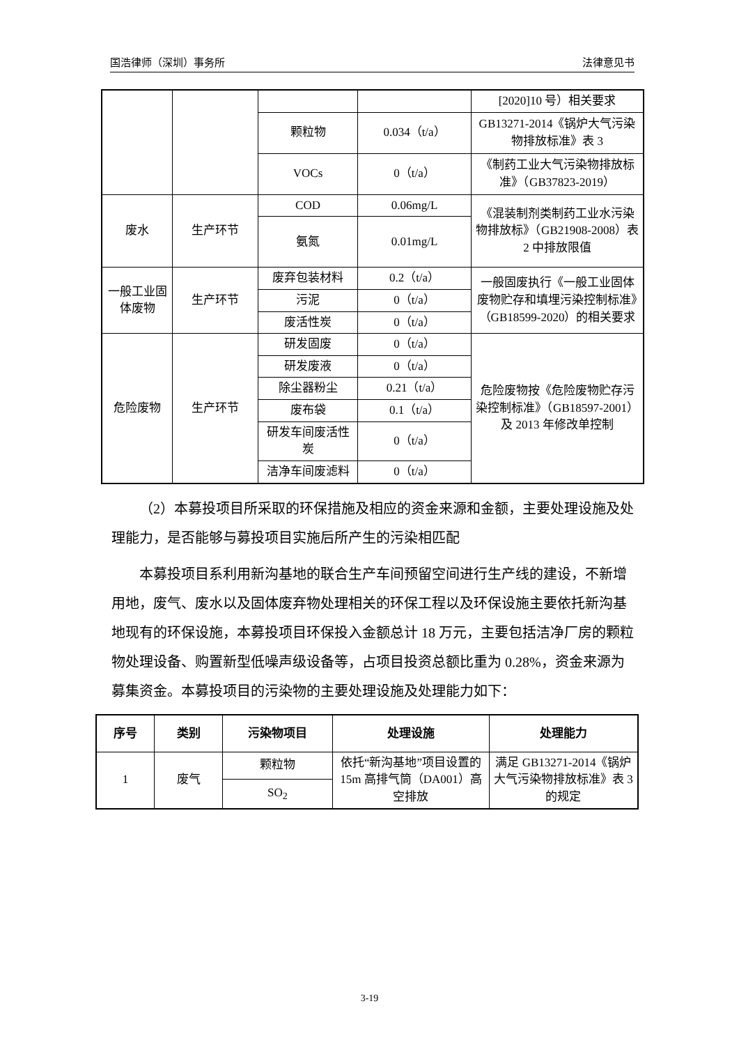国浩律师（深圳）事务所 法律意见书
| | | | | [2020]10 号）相关要求 |
| | | 颗粒物 | 0.034（t/a） | GB13271-2014《锅炉大气污染物排放标准》表 3 |
| | | VOCs | 0（t/a） | 《制药工业大气污染物排放标准》（GB37823-2019） |
| 废水 | 生产环节 | COD | 0.06mg/L | 《混装制剂类制药工业水污染物排放标》（GB21908-2008）表 2 中排放限值 |
| | | 氨氮 | 0.01mg/L | |
| 一般工业固体废物 | 生产环节 | 废弃包装材料 | 0.2（t/a） | 一般固废执行《一般工业固体废物贮存和填埋污染控制标准》（GB18599-2020）的相关要求 |
| | | 污泥 | 0（t/a） | |
| | | 废活性炭 | 0（t/a） | |
| 危险废物 | 生产环节 | 研发固废 | 0（t/a） | 危险废物按《危险废物贮存污染控制标准》（GB18597-2001）及 2013 年修改单控制 |
| | | 研发废液 | 0（t/a） | |
| | | 除尘器粉尘 | 0.21（t/a） | |
| | | 废布袋 | 0.1（t/a） | |
| | | 研发车间废活性炭 | 0（t/a） | |
| | | 洁净车间废滤料 | 0（t/a） | |
（2）本募投项目所采取的环保措施及相应的资金来源和金额，主要处理设施及处理能力，是否能够与募投项目实施后所产生的污染相匹配
本募投项目系利用新沟基地的联合生产车间预留空间进行生产线的建设，不新增用地，废气、废水以及固体废弃物处理相关的环保工程以及环保设施主要依托新沟基地现有的环保设施，本募投项目环保投入金额总计 18 万元，主要包括洁净厂房的颗粒物处理设备、购置新型低噪声级设备等，占项目投资总额比重为 0.28%，资金来源为募集资金。本募投项目的污染物的主要处理设施及处理能力如下：
| 序号 | 类别 | 污染物项目 | 处理设施 | 处理能力 |
| --- | --- | --- | --- | --- |
| 1 | 废气 | 颗粒物 | 依托“新沟基地”项目设置的 15m 高排气筒（DA001）高空排放 | 满足 GB13271-2014《锅炉大气污染物排放标准》表 3 的规定 |
| | | SO<sub>2</sub> | | |
3-19